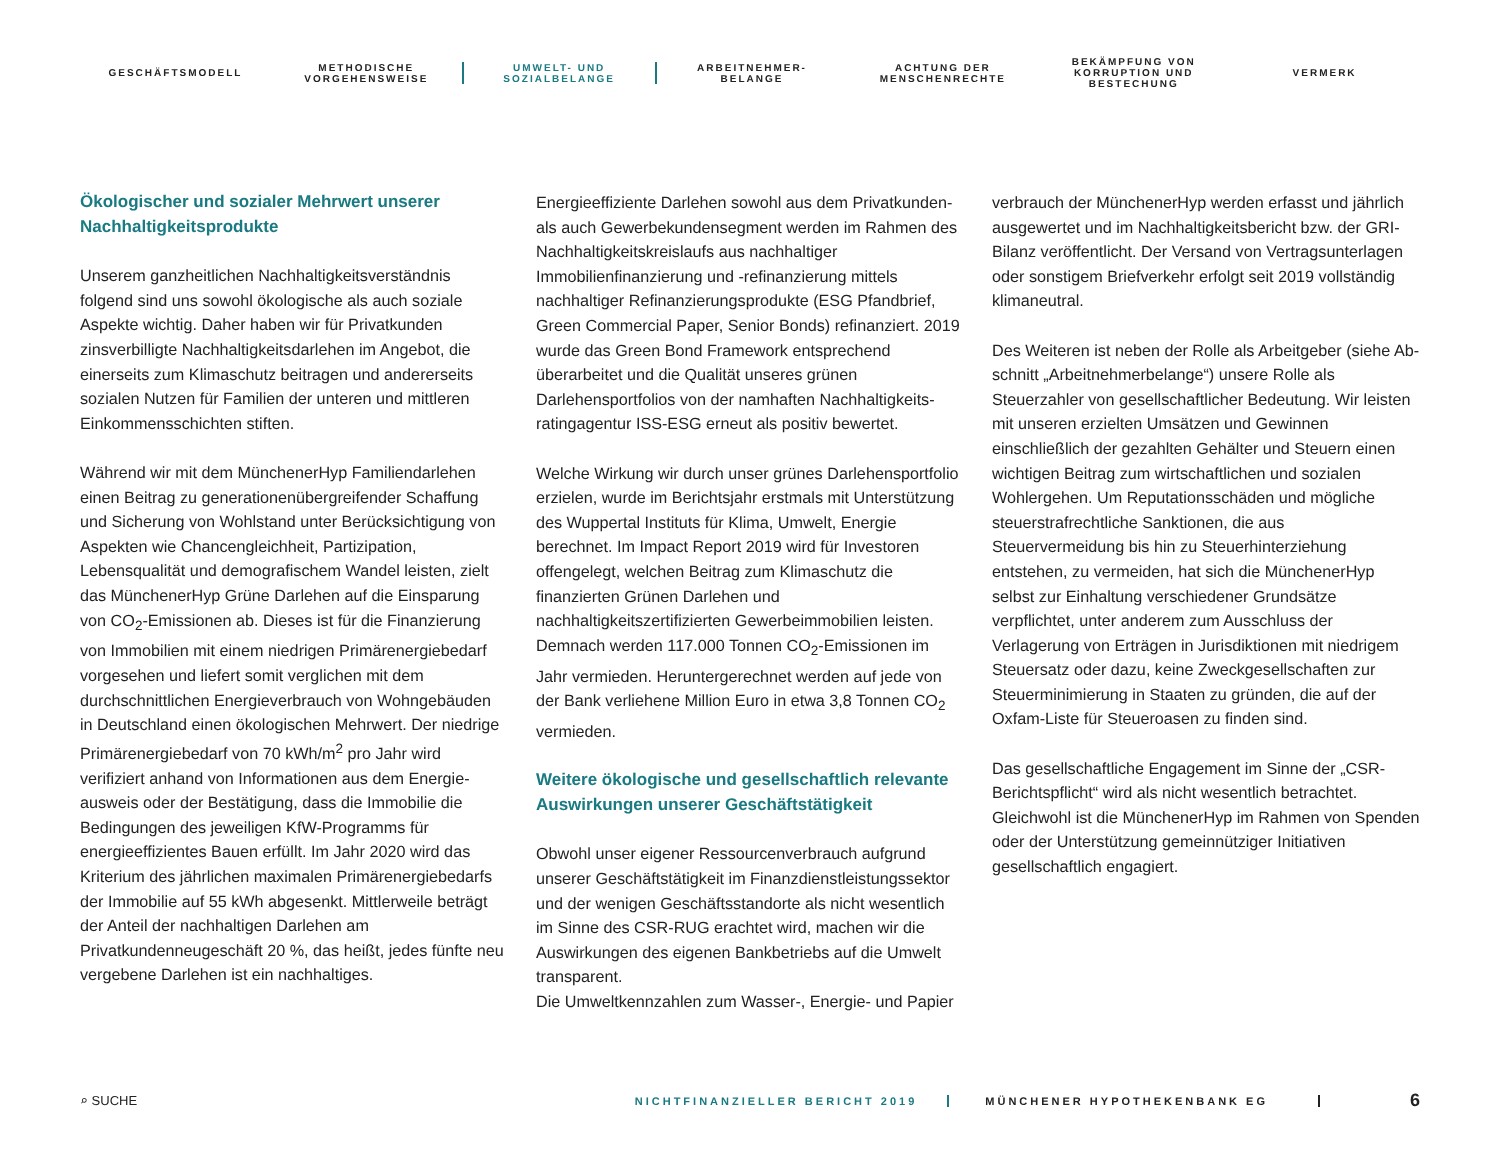GESCHÄFTSMODELL
METHODISCHE
VORGEHENSWEISE
UMWELT- UND
SOZIALBELANGE
ARBEITNEHMER-
BELANGE
ACHTUNG DER
MENSCHENRECHTE
BEKÄMPFUNG VON
KORRUPTION UND
BESTECHUNG
VERMERK
Ökologischer und sozialer Mehrwert unserer Nachhaltigkeitsprodukte
Unserem ganzheitlichen Nachhaltigkeitsverständnis folgend sind uns sowohl ökologische als auch soziale Aspekte wichtig. Daher haben wir für Privatkunden zinsverbilligte Nachhaltig­keitsdarlehen im Angebot, die einerseits zum Klimaschutz beitragen und andererseits sozialen Nutzen für Familien der unteren und mittleren Einkommensschichten stiften.
Während wir mit dem MünchenerHyp Familiendarlehen einen Beitrag zu generationenübergreifender Schaffung und Siche­rung von Wohlstand unter Berücksichtigung von Aspekten wie Chancengleichheit, Partizipation, Lebensqualität und demografischem Wandel leisten, zielt das MünchenerHyp Grüne Darlehen auf die Einsparung von CO<sub>2</sub>-Emissionen ab. Dieses ist für die Finanzierung von Immobilien mit einem niedrigen Primärenergiebedarf vorgesehen und liefert somit verglichen mit dem durchschnittlichen Energieverbrauch von Wohngebäuden in Deutschland einen ökologischen Mehrwert. Der niedrige Primärenergiebedarf von 70 kWh/m<sup>2</sup> pro Jahr wird verifiziert anhand von Informationen aus dem Energie­ausweis oder der Bestätigung, dass die Immobilie die Bedin­gungen des jeweiligen KfW-Programms für energieeffizientes Bauen erfüllt. Im Jahr 2020 wird das Kriterium des jährlichen maximalen Primärenergiebedarfs der Immobilie auf 55 kWh abgesenkt. Mittlerweile beträgt der Anteil der nachhaltigen Darlehen am Privatkundenneugeschäft 20 %, das heißt, jedes fünfte neu vergebene Darlehen ist ein nachhaltiges.
Energieeffiziente Darlehen sowohl aus dem Privatkunden- als auch Gewerbekundensegment werden im Rahmen des Nach­haltigkeitskreislaufs aus nachhaltiger Immobilienfinanzierung und -refinanzierung mittels nachhaltiger Refinanzierungs­produkte (ESG Pfandbrief, Green Commercial Paper, Senior Bonds) refinanziert. 2019 wurde das Green Bond Framework entsprechend überarbeitet und die Qualität unseres grünen Darlehensportfolios von der namhaften Nachhaltigkeits­ratingagentur ISS-ESG erneut als positiv bewertet.
Welche Wirkung wir durch unser grünes Darlehensportfolio erzielen, wurde im Berichtsjahr erstmals mit Unterstützung des Wuppertal Instituts für Klima, Umwelt, Energie berechnet. Im Impact Report 2019 wird für Investoren offengelegt, welchen Beitrag zum Klimaschutz die finanzierten Grünen Darlehen und nachhaltigkeitszertifizierten Gewerbeimmobilien leisten. Demnach werden 117.000 Tonnen CO<sub>2</sub>-Emissionen im Jahr vermieden. Heruntergerechnet werden auf jede von der Bank verliehene Million Euro in etwa 3,8 Tonnen CO<sub>2</sub> vermieden.
Weitere ökologische und gesellschaftlich relevante Auswirkungen unserer Geschäftstätigkeit
Obwohl unser eigener Ressourcenverbrauch aufgrund unserer Geschäftstätigkeit im Finanzdienstleistungssektor und der wenigen Geschäftsstandorte als nicht wesentlich im Sinne des CSR-RUG erachtet wird, machen wir die Auswirkungen des eigenen Bankbetriebs auf die Umwelt transparent.
Die Umweltkennzahlen zum Wasser-, Energie- und Papier­
verbrauch der MünchenerHyp werden erfasst und jährlich ausgewertet und im Nachhaltigkeitsbericht bzw. der GRI-Bilanz veröffentlicht. Der Versand von Vertragsunterlagen oder sonstigem Briefverkehr erfolgt seit 2019 vollständig klimaneutral.
Des Weiteren ist neben der Rolle als Arbeitgeber (siehe Ab­schnitt „Arbeitnehmerbelange“) unsere Rolle als Steuerzahler von gesellschaftlicher Bedeutung. Wir leisten mit unseren erzielten Umsätzen und Gewinnen einschließlich der gezahl­ten Gehälter und Steuern einen wichtigen Beitrag zum wirt­schaftlichen und sozialen Wohlergehen. Um Reputationsschä­den und mögliche steuerstrafrechtliche Sanktionen, die aus Steuervermeidung bis hin zu Steuerhinterziehung entstehen, zu vermeiden, hat sich die MünchenerHyp selbst zur Einhal­tung verschiedener Grundsätze verpflichtet, unter anderem zum Ausschluss der Verlagerung von Erträgen in Jurisdiktio­nen mit niedrigem Steuersatz oder dazu, keine Zweckgesell­schaften zur Steuerminimierung in Staaten zu gründen, die auf der Oxfam-Liste für Steueroasen zu finden sind.
Das gesellschaftliche Engagement im Sinne der „CSR-Berichts­pflicht“ wird als nicht wesentlich betrachtet. Gleichwohl ist die MünchenerHyp im Rahmen von Spenden oder der Unter­stützung gemeinnütziger Initiativen gesellschaftlich engagiert.
⌕ SUCHE
NICHTFINANZIELLER BERICHT 2019 MÜNCHENER HYPOTHEKENBANK EG
6